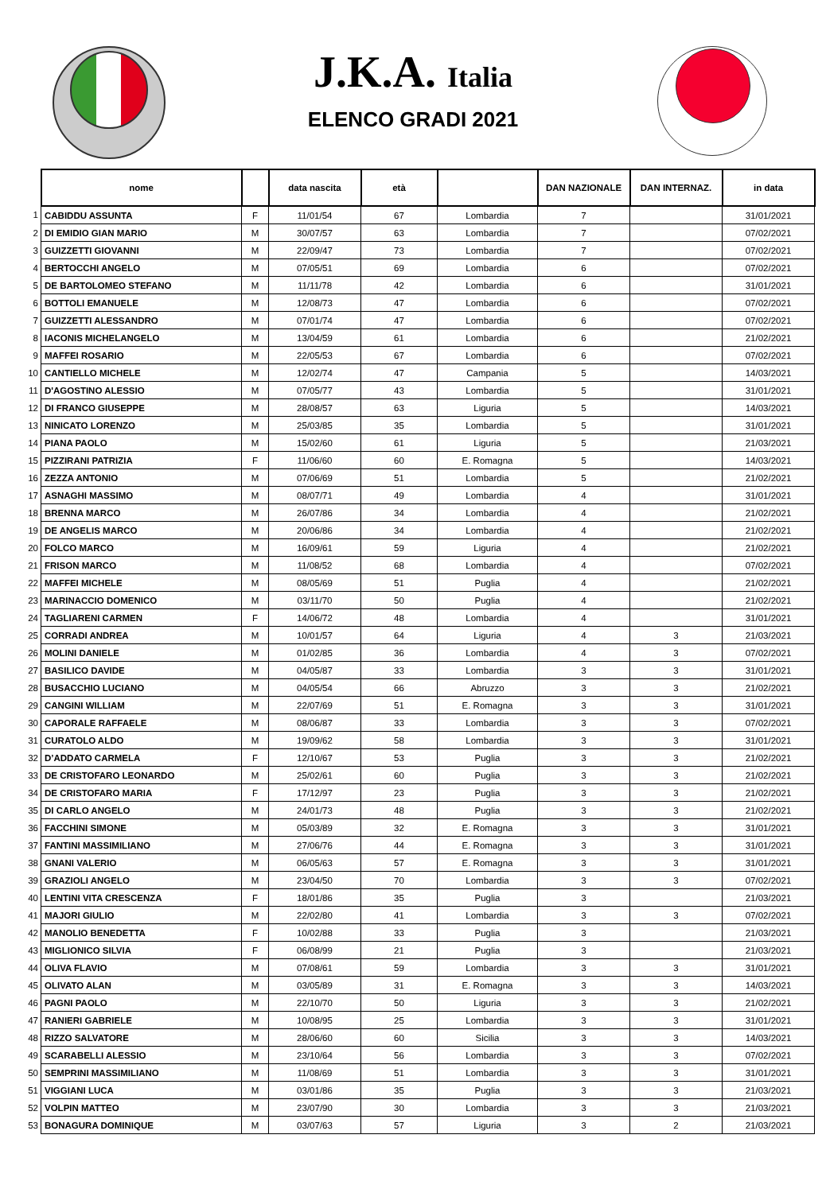J.K.A. Italia
ELENCO GRADI 2021
| | nome | | data nascita | età | | DAN NAZIONALE | DAN INTERNAZ. | in data |
| --- | --- | --- | --- | --- | --- | --- | --- | --- |
| 1 | CABIDDU ASSUNTA | F | 11/01/54 | 67 | Lombardia | 7 | | 31/01/2021 |
| 2 | DI EMIDIO GIAN MARIO | M | 30/07/57 | 63 | Lombardia | 7 | | 07/02/2021 |
| 3 | GUIZZETTI GIOVANNI | M | 22/09/47 | 73 | Lombardia | 7 | | 07/02/2021 |
| 4 | BERTOCCHI ANGELO | M | 07/05/51 | 69 | Lombardia | 6 | | 07/02/2021 |
| 5 | DE BARTOLOMEO STEFANO | M | 11/11/78 | 42 | Lombardia | 6 | | 31/01/2021 |
| 6 | BOTTOLI EMANUELE | M | 12/08/73 | 47 | Lombardia | 6 | | 07/02/2021 |
| 7 | GUIZZETTI ALESSANDRO | M | 07/01/74 | 47 | Lombardia | 6 | | 07/02/2021 |
| 8 | IACONIS MICHELANGELO | M | 13/04/59 | 61 | Lombardia | 6 | | 21/02/2021 |
| 9 | MAFFEI ROSARIO | M | 22/05/53 | 67 | Lombardia | 6 | | 07/02/2021 |
| 10 | CANTIELLO MICHELE | M | 12/02/74 | 47 | Campania | 5 | | 14/03/2021 |
| 11 | D'AGOSTINO ALESSIO | M | 07/05/77 | 43 | Lombardia | 5 | | 31/01/2021 |
| 12 | DI FRANCO GIUSEPPE | M | 28/08/57 | 63 | Liguria | 5 | | 14/03/2021 |
| 13 | NINICATO LORENZO | M | 25/03/85 | 35 | Lombardia | 5 | | 31/01/2021 |
| 14 | PIANA PAOLO | M | 15/02/60 | 61 | Liguria | 5 | | 21/03/2021 |
| 15 | PIZZIRANI PATRIZIA | F | 11/06/60 | 60 | E. Romagna | 5 | | 14/03/2021 |
| 16 | ZEZZA ANTONIO | M | 07/06/69 | 51 | Lombardia | 5 | | 21/02/2021 |
| 17 | ASNAGHI MASSIMO | M | 08/07/71 | 49 | Lombardia | 4 | | 31/01/2021 |
| 18 | BRENNA MARCO | M | 26/07/86 | 34 | Lombardia | 4 | | 21/02/2021 |
| 19 | DE ANGELIS MARCO | M | 20/06/86 | 34 | Lombardia | 4 | | 21/02/2021 |
| 20 | FOLCO MARCO | M | 16/09/61 | 59 | Liguria | 4 | | 21/02/2021 |
| 21 | FRISON MARCO | M | 11/08/52 | 68 | Lombardia | 4 | | 07/02/2021 |
| 22 | MAFFEI MICHELE | M | 08/05/69 | 51 | Puglia | 4 | | 21/02/2021 |
| 23 | MARINACCIO DOMENICO | M | 03/11/70 | 50 | Puglia | 4 | | 21/02/2021 |
| 24 | TAGLIARENI CARMEN | F | 14/06/72 | 48 | Lombardia | 4 | | 31/01/2021 |
| 25 | CORRADI ANDREA | M | 10/01/57 | 64 | Liguria | 4 | 3 | 21/03/2021 |
| 26 | MOLINI DANIELE | M | 01/02/85 | 36 | Lombardia | 4 | 3 | 07/02/2021 |
| 27 | BASILICO DAVIDE | M | 04/05/87 | 33 | Lombardia | 3 | 3 | 31/01/2021 |
| 28 | BUSACCHIO LUCIANO | M | 04/05/54 | 66 | Abruzzo | 3 | 3 | 21/02/2021 |
| 29 | CANGINI WILLIAM | M | 22/07/69 | 51 | E. Romagna | 3 | 3 | 31/01/2021 |
| 30 | CAPORALE RAFFAELE | M | 08/06/87 | 33 | Lombardia | 3 | 3 | 07/02/2021 |
| 31 | CURATOLO ALDO | M | 19/09/62 | 58 | Lombardia | 3 | 3 | 31/01/2021 |
| 32 | D’ADDATO CARMELA | F | 12/10/67 | 53 | Puglia | 3 | 3 | 21/02/2021 |
| 33 | DE CRISTOFARO LEONARDO | M | 25/02/61 | 60 | Puglia | 3 | 3 | 21/02/2021 |
| 34 | DE CRISTOFARO MARIA | F | 17/12/97 | 23 | Puglia | 3 | 3 | 21/02/2021 |
| 35 | DI CARLO ANGELO | M | 24/01/73 | 48 | Puglia | 3 | 3 | 21/02/2021 |
| 36 | FACCHINI SIMONE | M | 05/03/89 | 32 | E. Romagna | 3 | 3 | 31/01/2021 |
| 37 | FANTINI MASSIMILIANO | M | 27/06/76 | 44 | E. Romagna | 3 | 3 | 31/01/2021 |
| 38 | GNANI VALERIO | M | 06/05/63 | 57 | E. Romagna | 3 | 3 | 31/01/2021 |
| 39 | GRAZIOLI ANGELO | M | 23/04/50 | 70 | Lombardia | 3 | 3 | 07/02/2021 |
| 40 | LENTINI VITA CRESCENZA | F | 18/01/86 | 35 | Puglia | 3 | | 21/03/2021 |
| 41 | MAJORI GIULIO | M | 22/02/80 | 41 | Lombardia | 3 | 3 | 07/02/2021 |
| 42 | MANOLIO BENEDETTA | F | 10/02/88 | 33 | Puglia | 3 | | 21/03/2021 |
| 43 | MIGLIONICO SILVIA | F | 06/08/99 | 21 | Puglia | 3 | | 21/03/2021 |
| 44 | OLIVA FLAVIO | M | 07/08/61 | 59 | Lombardia | 3 | 3 | 31/01/2021 |
| 45 | OLIVATO ALAN | M | 03/05/89 | 31 | E. Romagna | 3 | 3 | 14/03/2021 |
| 46 | PAGNI PAOLO | M | 22/10/70 | 50 | Liguria | 3 | 3 | 21/02/2021 |
| 47 | RANIERI GABRIELE | M | 10/08/95 | 25 | Lombardia | 3 | 3 | 31/01/2021 |
| 48 | RIZZO SALVATORE | M | 28/06/60 | 60 | Sicilia | 3 | 3 | 14/03/2021 |
| 49 | SCARABELLI ALESSIO | M | 23/10/64 | 56 | Lombardia | 3 | 3 | 07/02/2021 |
| 50 | SEMPRINI MASSIMILIANO | M | 11/08/69 | 51 | Lombardia | 3 | 3 | 31/01/2021 |
| 51 | VIGGIANI LUCA | M | 03/01/86 | 35 | Puglia | 3 | 3 | 21/03/2021 |
| 52 | VOLPIN MATTEO | M | 23/07/90 | 30 | Lombardia | 3 | 3 | 21/03/2021 |
| 53 | BONAGURA DOMINIQUE | M | 03/07/63 | 57 | Liguria | 3 | 2 | 21/03/2021 |